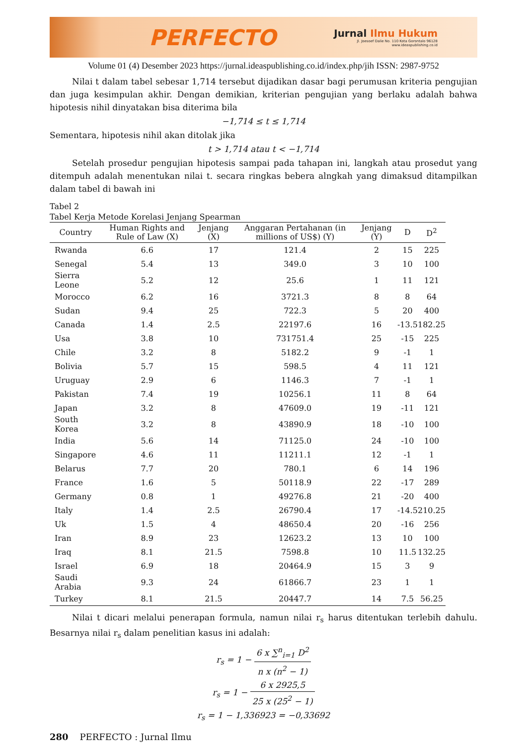PERFECTO
Jurnal Ilmu Hukum
Jl. Joesoef Dalie No. 110 Kota Gorontalo 96128
www.ideaspublishing.co.id
Volume 01 (4) Desember 2023 https://jurnal.ideaspublishing.co.id/index.php/jih ISSN: 2987-9752
Nilai t dalam tabel sebesar 1,714 tersebut dijadikan dasar bagi perumusan kriteria pengujian dan juga kesimpulan akhir. Dengan demikian, kriterian pengujian yang berlaku adalah bahwa hipotesis nihil dinyatakan bisa diterima bila
−1,714 ≤ t ≤ 1,714
Sementara, hipotesis nihil akan ditolak jika
t > 1,714 atau t < −1,714
Setelah prosedur pengujian hipotesis sampai pada tahapan ini, langkah atau prosedut yang ditempuh adalah menentukan nilai t. secara ringkas bebera alngkah yang dimaksud ditampilkan dalam tabel di bawah ini
Tabel 2
Tabel Kerja Metode Korelasi Jenjang Spearman
| Country | Human Rights and Rule of Law (X) | Jenjang (X) | Anggaran Pertahanan (in millions of US$) (Y) | Jenjang (Y) | D | D<sup>2</sup> |
| --- | --- | --- | --- | --- | --- | --- |
| Rwanda | 6.6 | 17 | 121.4 | 2 | 15 | 225 |
| Senegal | 5.4 | 13 | 349.0 | 3 | 10 | 100 |
| Sierra Leone | 5.2 | 12 | 25.6 | 1 | 11 | 121 |
| Morocco | 6.2 | 16 | 3721.3 | 8 | 8 | 64 |
| Sudan | 9.4 | 25 | 722.3 | 5 | 20 | 400 |
| Canada | 1.4 | 2.5 | 22197.6 | 16 | -13.5 | 182.25 |
| Usa | 3.8 | 10 | 731751.4 | 25 | -15 | 225 |
| Chile | 3.2 | 8 | 5182.2 | 9 | -1 | 1 |
| Bolivia | 5.7 | 15 | 598.5 | 4 | 11 | 121 |
| Uruguay | 2.9 | 6 | 1146.3 | 7 | -1 | 1 |
| Pakistan | 7.4 | 19 | 10256.1 | 11 | 8 | 64 |
| Japan | 3.2 | 8 | 47609.0 | 19 | -11 | 121 |
| South Korea | 3.2 | 8 | 43890.9 | 18 | -10 | 100 |
| India | 5.6 | 14 | 71125.0 | 24 | -10 | 100 |
| Singapore | 4.6 | 11 | 11211.1 | 12 | -1 | 1 |
| Belarus | 7.7 | 20 | 780.1 | 6 | 14 | 196 |
| France | 1.6 | 5 | 50118.9 | 22 | -17 | 289 |
| Germany | 0.8 | 1 | 49276.8 | 21 | -20 | 400 |
| Italy | 1.4 | 2.5 | 26790.4 | 17 | -14.5 | 210.25 |
| Uk | 1.5 | 4 | 48650.4 | 20 | -16 | 256 |
| Iran | 8.9 | 23 | 12623.2 | 13 | 10 | 100 |
| Iraq | 8.1 | 21.5 | 7598.8 | 10 | 11.5 | 132.25 |
| Israel | 6.9 | 18 | 20464.9 | 15 | 3 | 9 |
| Saudi Arabia | 9.3 | 24 | 61866.7 | 23 | 1 | 1 |
| Turkey | 8.1 | 21.5 | 20447.7 | 14 | 7.5 | 56.25 |
Nilai t dicari melalui penerapan formula, namun nilai r<sub>s</sub> harus ditentukan terlebih dahulu. Besarnya nilai r<sub>s</sub> dalam penelitian kasus ini adalah:
r<sub>s</sub> = 1 − 6 x ∑<sup>n</sup><sub>i=1</sub> D<sup>2</sup> n x (n<sup>2</sup> − 1)
r<sub>s</sub> = 1 − 6 x 2925,5 25 x (25<sup>2</sup> − 1)
r<sub>s</sub> = 1 − 1,336923 = −0,33692
280 PERFECTO : Jurnal Ilmu